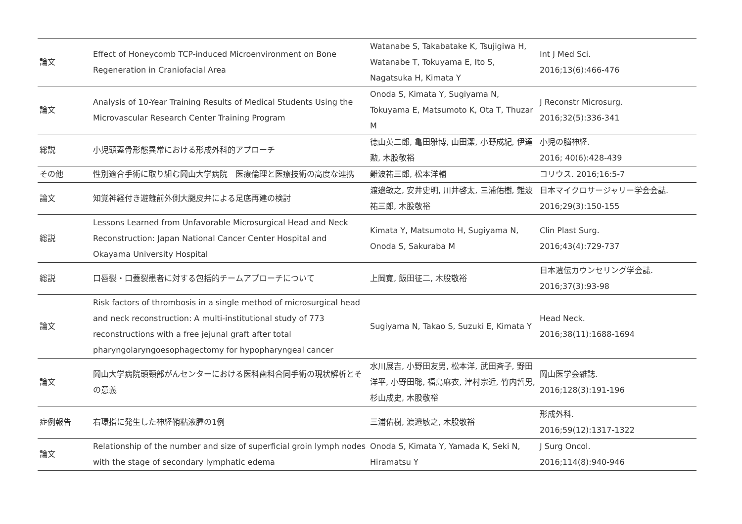| 論文 | Effect of Honeycomb TCP-induced Microenvironment on Bone Regeneration in Craniofacial Area | Watanabe S, Takabatake K, Tsujigiwa H, Watanabe T, Tokuyama E, Ito S, Nagatsuka H, Kimata Y | Int J Med Sci. 2016;13(6):466-476 |
| 論文 | Analysis of 10-Year Training Results of Medical Students Using the Microvascular Research Center Training Program | Onoda S, Kimata Y, Sugiyama N, Tokuyama E, Matsumoto K, Ota T, Thuzar M | J Reconstr Microsurg. 2016;32(5):336-341 |
| 総説 | 小児頭蓋骨形態異常における形成外科的アプローチ | 徳山英二郎, 亀田雅博, 山田潔, 小野成紀, 伊達勲, 木股敬裕 | 小児の脳神経. 2016; 40(6):428-439 |
| その他 | 性別適合手術に取り組む岡山大学病院 医療倫理と医療技術の高度な連携 | 難波祐三郎, 松本洋輔 | コリウス. 2016;16:5-7 |
| 論文 | 知覚神経付き遊離前外側大腿皮弁による足底再建の検討 | 渡邊敏之, 安井史明, 川井啓太, 三浦佑樹, 難波祐三郎, 木股敬裕 | 日本マイクロサージャリー学会会誌. 2016;29(3):150-155 |
| 総説 | Lessons Learned from Unfavorable Microsurgical Head and Neck Reconstruction: Japan National Cancer Center Hospital and Okayama University Hospital | Kimata Y, Matsumoto H, Sugiyama N, Onoda S, Sakuraba M | Clin Plast Surg. 2016;43(4):729-737 |
| 総説 | 口唇裂・口蓋裂患者に対する包括的チームアプローチについて | 上岡寛, 飯田征二, 木股敬裕 | 日本遺伝カウンセリング学会誌. 2016;37(3):93-98 |
| 論文 | Risk factors of thrombosis in a single method of microsurgical head and neck reconstruction: A multi-institutional study of 773 reconstructions with a free jejunal graft after total pharyngolaryngoesophagectomy for hypopharyngeal cancer | Sugiyama N, Takao S, Suzuki E, Kimata Y | Head Neck. 2016;38(11):1688-1694 |
| 論文 | 岡山大学病院頭頸部がんセンターにおける医科歯科合同手術の現状解析とその意義 | 水川展吉, 小野田友男, 松本洋, 武田斉子, 野田洋平, 小野田聡, 福島麻衣, 津村宗近, 竹内哲男, 杉山成史, 木股敬裕 | 岡山医学会雑誌. 2016;128(3):191-196 |
| 症例報告 | 右環指に発生した神経鞘粘液腫の1例 | 三浦佑樹, 渡邉敏之, 木股敬裕 | 形成外科. 2016;59(12):1317-1322 |
| 論文 | Relationship of the number and size of superficial groin lymph nodes with the stage of secondary lymphatic edema | Onoda S, Kimata Y, Yamada K, Seki N, Hiramatsu Y | J Surg Oncol. 2016;114(8):940-946 |